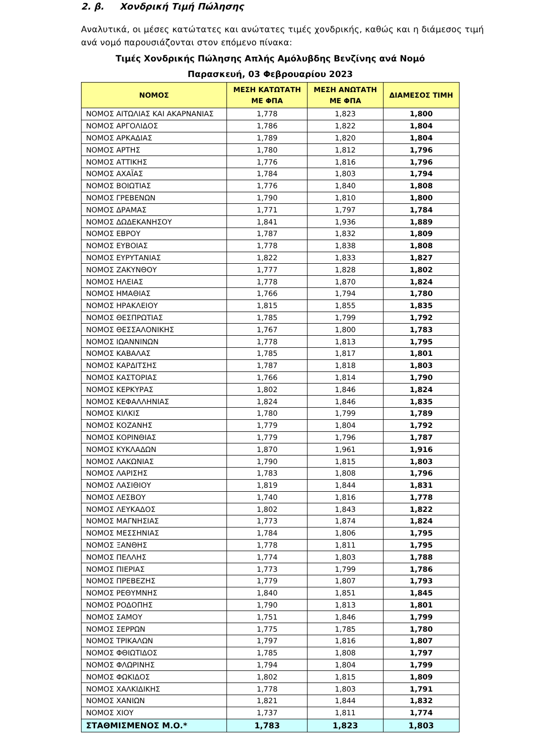2. β. Χονδρική Τιμή Πώλησης
Αναλυτικά, οι μέσες κατώτατες και ανώτατες τιμές χονδρικής, καθώς και η διάμεσος τιμή ανά νομό παρουσιάζονται στον επόμενο πίνακα:
Τιμές Χονδρικής Πώλησης Απλής Αμόλυβδης Βενζίνης ανά Νομό
Παρασκευή, 03 Φεβρουαρίου 2023
| ΝΟΜΟΣ | ΜΕΣΗ ΚΑΤΩΤΑΤΗ ΜΕ ΦΠΑ | ΜΕΣΗ ΑΝΩΤΑΤΗ ΜΕ ΦΠΑ | ΔΙΑΜΕΣΟΣ ΤΙΜΗ |
| --- | --- | --- | --- |
| ΝΟΜΟΣ ΑΙΤΩΛΙΑΣ ΚΑΙ ΑΚΑΡΝΑΝΙΑΣ | 1,778 | 1,823 | 1,800 |
| ΝΟΜΟΣ ΑΡΓΟΛΙΔΟΣ | 1,786 | 1,822 | 1,804 |
| ΝΟΜΟΣ ΑΡΚΑΔΙΑΣ | 1,789 | 1,820 | 1,804 |
| ΝΟΜΟΣ ΑΡΤΗΣ | 1,780 | 1,812 | 1,796 |
| ΝΟΜΟΣ ΑΤΤΙΚΗΣ | 1,776 | 1,816 | 1,796 |
| ΝΟΜΟΣ ΑΧΑΪΑΣ | 1,784 | 1,803 | 1,794 |
| ΝΟΜΟΣ ΒΟΙΩΤΙΑΣ | 1,776 | 1,840 | 1,808 |
| ΝΟΜΟΣ ΓΡΕΒΕΝΩΝ | 1,790 | 1,810 | 1,800 |
| ΝΟΜΟΣ ΔΡΑΜΑΣ | 1,771 | 1,797 | 1,784 |
| ΝΟΜΟΣ ΔΩΔΕΚΑΝΗΣΟΥ | 1,841 | 1,936 | 1,889 |
| ΝΟΜΟΣ ΕΒΡΟΥ | 1,787 | 1,832 | 1,809 |
| ΝΟΜΟΣ ΕΥΒΟΙΑΣ | 1,778 | 1,838 | 1,808 |
| ΝΟΜΟΣ ΕΥΡΥΤΑΝΙΑΣ | 1,822 | 1,833 | 1,827 |
| ΝΟΜΟΣ ΖΑΚΥΝΘΟΥ | 1,777 | 1,828 | 1,802 |
| ΝΟΜΟΣ ΗΛΕΙΑΣ | 1,778 | 1,870 | 1,824 |
| ΝΟΜΟΣ ΗΜΑΘΙΑΣ | 1,766 | 1,794 | 1,780 |
| ΝΟΜΟΣ ΗΡΑΚΛΕΙΟΥ | 1,815 | 1,855 | 1,835 |
| ΝΟΜΟΣ ΘΕΣΠΡΩΤΙΑΣ | 1,785 | 1,799 | 1,792 |
| ΝΟΜΟΣ ΘΕΣΣΑΛΟΝΙΚΗΣ | 1,767 | 1,800 | 1,783 |
| ΝΟΜΟΣ ΙΩΑΝΝΙΝΩΝ | 1,778 | 1,813 | 1,795 |
| ΝΟΜΟΣ ΚΑΒΑΛΑΣ | 1,785 | 1,817 | 1,801 |
| ΝΟΜΟΣ ΚΑΡΔΙΤΣΗΣ | 1,787 | 1,818 | 1,803 |
| ΝΟΜΟΣ ΚΑΣΤΟΡΙΑΣ | 1,766 | 1,814 | 1,790 |
| ΝΟΜΟΣ ΚΕΡΚΥΡΑΣ | 1,802 | 1,846 | 1,824 |
| ΝΟΜΟΣ ΚΕΦΑΛΛΗΝΙΑΣ | 1,824 | 1,846 | 1,835 |
| ΝΟΜΟΣ ΚΙΛΚΙΣ | 1,780 | 1,799 | 1,789 |
| ΝΟΜΟΣ ΚΟΖΑΝΗΣ | 1,779 | 1,804 | 1,792 |
| ΝΟΜΟΣ ΚΟΡΙΝΘΙΑΣ | 1,779 | 1,796 | 1,787 |
| ΝΟΜΟΣ ΚΥΚΛΑΔΩΝ | 1,870 | 1,961 | 1,916 |
| ΝΟΜΟΣ ΛΑΚΩΝΙΑΣ | 1,790 | 1,815 | 1,803 |
| ΝΟΜΟΣ ΛΑΡΙΣΗΣ | 1,783 | 1,808 | 1,796 |
| ΝΟΜΟΣ ΛΑΣΙΘΙΟΥ | 1,819 | 1,844 | 1,831 |
| ΝΟΜΟΣ ΛΕΣΒΟΥ | 1,740 | 1,816 | 1,778 |
| ΝΟΜΟΣ ΛΕΥΚΑΔΟΣ | 1,802 | 1,843 | 1,822 |
| ΝΟΜΟΣ ΜΑΓΝΗΣΙΑΣ | 1,773 | 1,874 | 1,824 |
| ΝΟΜΟΣ ΜΕΣΣΗΝΙΑΣ | 1,784 | 1,806 | 1,795 |
| ΝΟΜΟΣ ΞΑΝΘΗΣ | 1,778 | 1,811 | 1,795 |
| ΝΟΜΟΣ ΠΕΛΛΗΣ | 1,774 | 1,803 | 1,788 |
| ΝΟΜΟΣ ΠΙΕΡΙΑΣ | 1,773 | 1,799 | 1,786 |
| ΝΟΜΟΣ ΠΡΕΒΕΖΗΣ | 1,779 | 1,807 | 1,793 |
| ΝΟΜΟΣ ΡΕΘΥΜΝΗΣ | 1,840 | 1,851 | 1,845 |
| ΝΟΜΟΣ ΡΟΔΟΠΗΣ | 1,790 | 1,813 | 1,801 |
| ΝΟΜΟΣ ΣΑΜΟΥ | 1,751 | 1,846 | 1,799 |
| ΝΟΜΟΣ ΣΕΡΡΩΝ | 1,775 | 1,785 | 1,780 |
| ΝΟΜΟΣ ΤΡΙΚΑΛΩΝ | 1,797 | 1,816 | 1,807 |
| ΝΟΜΟΣ ΦΘΙΩΤΙΔΟΣ | 1,785 | 1,808 | 1,797 |
| ΝΟΜΟΣ ΦΛΩΡΙΝΗΣ | 1,794 | 1,804 | 1,799 |
| ΝΟΜΟΣ ΦΩΚΙΔΟΣ | 1,802 | 1,815 | 1,809 |
| ΝΟΜΟΣ ΧΑΛΚΙΔΙΚΗΣ | 1,778 | 1,803 | 1,791 |
| ΝΟΜΟΣ ΧΑΝΙΩΝ | 1,821 | 1,844 | 1,832 |
| ΝΟΜΟΣ ΧΙΟΥ | 1,737 | 1,811 | 1,774 |
| ΣΤΑΘΜΙΣΜΕΝΟΣ Μ.Ο.* | 1,783 | 1,823 | 1,803 |